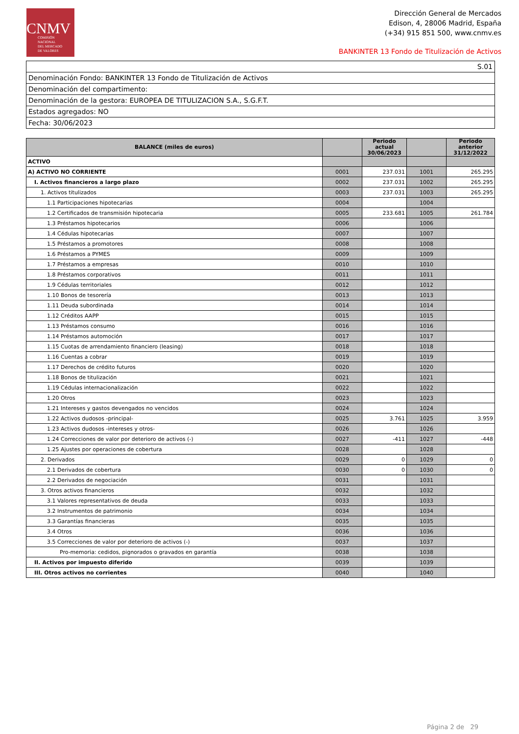CNMV
COMISIÓN
NACIONAL
DEL MERCADO
DE VALORES
Dirección General de Mercados
Edison, 4, 28006 Madrid, España
(+34) 915 851 500, www.cnmv.es
BANKINTER 13 Fondo de Titulización de Activos
| S.01 |
| Denominación Fondo: BANKINTER 13 Fondo de Titulización de Activos |
| Denominación del compartimento: |
| Denominación de la gestora: EUROPEA DE TITULIZACION S.A., S.G.F.T. |
| Estados agregados: NO |
| Fecha: 30/06/2023 |
| BALANCE (miles de euros) | | Periodo actual 30/06/2023 | | Periodo anterior 31/12/2022 |
| --- | --- | --- | --- | --- |
| ACTIVO | | | | |
| A) ACTIVO NO CORRIENTE | 0001 | 237.031 | 1001 | 265.295 |
| I. Activos financieros a largo plazo | 0002 | 237.031 | 1002 | 265.295 |
| 1. Activos titulizados | 0003 | 237.031 | 1003 | 265.295 |
| 1.1 Participaciones hipotecarias | 0004 | | 1004 | |
| 1.2 Certificados de transmisión hipotecaria | 0005 | 233.681 | 1005 | 261.784 |
| 1.3 Préstamos hipotecarios | 0006 | | 1006 | |
| 1.4 Cédulas hipotecarias | 0007 | | 1007 | |
| 1.5 Préstamos a promotores | 0008 | | 1008 | |
| 1.6 Préstamos a PYMES | 0009 | | 1009 | |
| 1.7 Préstamos a empresas | 0010 | | 1010 | |
| 1.8 Préstamos corporativos | 0011 | | 1011 | |
| 1.9 Cédulas territoriales | 0012 | | 1012 | |
| 1.10 Bonos de tesorería | 0013 | | 1013 | |
| 1.11 Deuda subordinada | 0014 | | 1014 | |
| 1.12 Créditos AAPP | 0015 | | 1015 | |
| 1.13 Préstamos consumo | 0016 | | 1016 | |
| 1.14 Préstamos automoción | 0017 | | 1017 | |
| 1.15 Cuotas de arrendamiento financiero (leasing) | 0018 | | 1018 | |
| 1.16 Cuentas a cobrar | 0019 | | 1019 | |
| 1.17 Derechos de crédito futuros | 0020 | | 1020 | |
| 1.18 Bonos de titulización | 0021 | | 1021 | |
| 1.19 Cédulas internacionalización | 0022 | | 1022 | |
| 1.20 Otros | 0023 | | 1023 | |
| 1.21 Intereses y gastos devengados no vencidos | 0024 | | 1024 | |
| 1.22 Activos dudosos -principal- | 0025 | 3.761 | 1025 | 3.959 |
| 1.23 Activos dudosos -intereses y otros- | 0026 | | 1026 | |
| 1.24 Correcciones de valor por deterioro de activos (-) | 0027 | -411 | 1027 | -448 |
| 1.25 Ajustes por operaciones de cobertura | 0028 | | 1028 | |
| 2. Derivados | 0029 | 0 | 1029 | 0 |
| 2.1 Derivados de cobertura | 0030 | 0 | 1030 | 0 |
| 2.2 Derivados de negociación | 0031 | | 1031 | |
| 3. Otros activos financieros | 0032 | | 1032 | |
| 3.1 Valores representativos de deuda | 0033 | | 1033 | |
| 3.2 Instrumentos de patrimonio | 0034 | | 1034 | |
| 3.3 Garantías financieras | 0035 | | 1035 | |
| 3.4 Otros | 0036 | | 1036 | |
| 3.5 Correcciones de valor por deterioro de activos (-) | 0037 | | 1037 | |
| Pro-memoria: cedidos, pignorados o gravados en garantía | 0038 | | 1038 | |
| II. Activos por impuesto diferido | 0039 | | 1039 | |
| III. Otros activos no corrientes | 0040 | | 1040 | |
Página 2 de 29